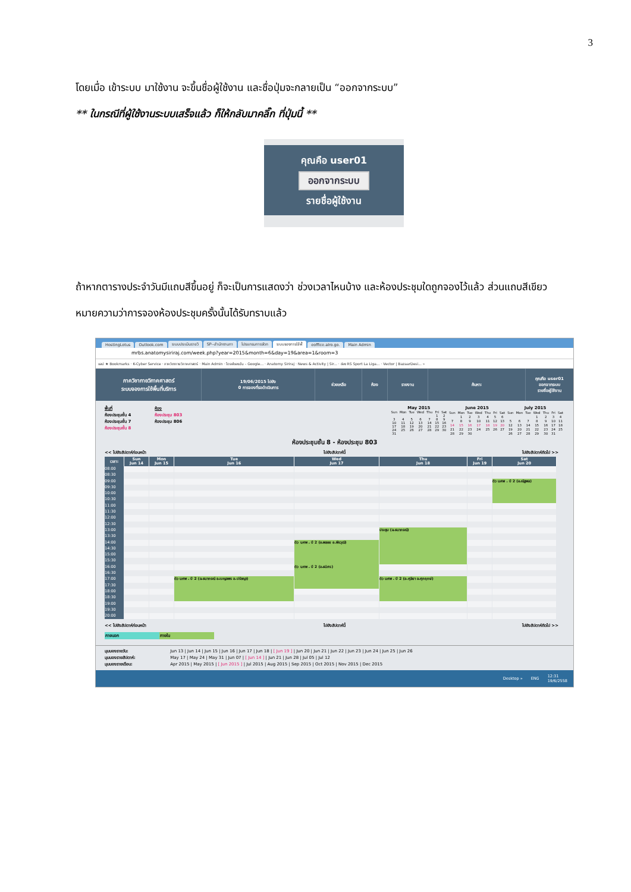3
โดยเมื่อ เข้าระบบ มาใช้งาน จะขึ้นชื่อผู้ใช้งาน และชื่อปุ่มจะกลายเป็น “ออกจากระบบ”
** ในกรณีที่ผู้ใช้งานระบบเสร็จแล้ว ก็ให้กลับมาคลิ๊ก ที่ปุ่มนี้ **
คุณคือ user01
ออกจากระบบ
รายชื่อผู้ใช้งาน
ถ้าหากตารางประจำวันมีแถบสีขึ้นอยู่ ก็จะเป็นการแสดงว่า ช่วงเวลาไหนบ้าง และห้องประชุมใดถูกจองไว้แล้ว ส่วนแถบสีเขียวหมายความว่าการจองห้องประชุมครั้งนั้นได้รับทราบแล้ว
HostingLotus Outlook.com ระบบประเมินรายวิ SP--สำนักงานกา โปรแกรมการจัดก ระบบจองการใช้พื้ eoffice.alro.go. Main Admin
mrbs.anatomysiriraj.com/week.php?year=2015&month=6&day=19&area=1&room=3
แอป ★ Bookmarks · K-Cyber Service · ภาควิชากายวิภาคศาสตร์ · Main Admin · ไดรฟ์ของฉัน - Google... · Anatomy Siriraj · News & Activity | Sir... · ช่อง RS Sport La Liga... · Vector | BazaarDesi... »
ภาควิชากายวิภาคศาสตร์
ระบบจองการใช้พื้นที่บริการ
19/06/2015 ไปยัง
0 การจองที่รอดำเนินการ
ช่วยเหลือ ห้อง รายงาน ค้นหา:
คุณคือ user01
ออกจากระบบ
รายชื่อผู้ใช้งาน
พื้นที่
ห้องประชุมชั้น 4
ห้องประชุมชั้น 7
ห้องประชุมชั้น 8
ห้อง
ห้องประชุม 803
ห้องประชุม 806
May 2015
| Sun | Mon | Tue | Wed | Thu | Fri | Sat |
| --- | --- | --- | --- | --- | --- | --- |
| | | | | | 1 | 2 |
| 3 | 4 | 5 | 6 | 7 | 8 | 9 |
| 10 | 11 | 12 | 13 | 14 | 15 | 16 |
| 17 | 18 | 19 | 20 | 21 | 22 | 23 |
| 24 | 25 | 26 | 27 | 28 | 29 | 30 |
| 31 | | | | | | |
June 2015
| Sun | Mon | Tue | Wed | Thu | Fri | Sat |
| --- | --- | --- | --- | --- | --- | --- |
| | 1 | 2 | 3 | 4 | 5 | 6 |
| 7 | 8 | 9 | 10 | 11 | 12 | 13 |
| 14 | 15 | 16 | 17 | 18 | 19 | 20 |
| 21 | 22 | 23 | 24 | 25 | 26 | 27 |
| 28 | 29 | 30 | | | | |
July 2015
| Sun | Mon | Tue | Wed | Thu | Fri | Sat |
| --- | --- | --- | --- | --- | --- | --- |
| | | | 1 | 2 | 3 | 4 |
| 5 | 6 | 7 | 8 | 9 | 10 | 11 |
| 12 | 13 | 14 | 15 | 16 | 17 | 18 |
| 19 | 20 | 21 | 22 | 23 | 24 | 25 |
| 26 | 27 | 28 | 29 | 30 | 31 | |
ห้องประชุมชั้น 8 - ห้องประชุม 803
<< ไปยังสัปดาห์ก่อนหน้า ไปยังสัปดาห์นี้ ไปยังสัปดาห์ถัดไป >>
| เวลา: | Sun Jun 14 | Mon Jun 15 | Tue Jun 16 | Wed Jun 17 | Thu Jun 18 | Fri Jun 19 | Sat Jun 20 |
| --- | --- | --- | --- | --- | --- | --- | --- |
| 08:00 | | | | | | | |
| 08:30 | | | | | | | |
| 09:00 | | | | | | | ติว นศพ . ปี 2 (อ.ณัฐพล) |
| 09:30 | | | | | | | |
| 10:00 | | | | | | | |
| 10:30 | | | | | | | |
| 11:00 | | | | | | | |
| 11:30 | | | | | | | |
| 12:00 | | | | | | | |
| 12:30 | | | | | | | |
| 13:00 | | | | | ประชุม (อ.ธนาภรณ์) | | |
| 13:30 | | | | | | | |
| 14:00 | | | | ติว นศพ . ปี 2 (อ.พลอย อ.พีรวุฒิ) | | | |
| 14:30 | | | | | | | |
| 15:00 | | | | | | | |
| 15:30 | | | | | | | |
| 16:00 | | | | ติว นศพ . ปี 2 (อ.ธนิศร) | | | |
| 16:30 | | | | | | | |
| 17:00 | | | ติว นศพ . ปี 2 (อ.ธนาภรณ์ อ.เบญจพร อ.ปรัชญา) | | ติว นศพ . ปี 2 (อ.ศุลียา อ.ศุภฤกษ์) | | |
| 17:30 | | | | | | | |
| 18:00 | | | | | | | |
| 18:30 | | | | | | | |
| 19:00 | | | | | | | |
| 19:30 | | | | | | | |
| 20:00 | | | | | | | |
<< ไปยังสัปดาห์ก่อนหน้า ไปยังสัปดาห์นี้ ไปยังสัปดาห์ถัดไป >>
ภายนอก ภายใน
มุมมองรายวัน: Jun 13 | Jun 14 | Jun 15 | Jun 16 | Jun 17 | Jun 18 | [ Jun 19 ] | Jun 20 | Jun 21 | Jun 22 | Jun 23 | Jun 24 | Jun 25 | Jun 26
มุมมองรายสัปดาห์: May 17 | May 24 | May 31 | Jun 07 | [ Jun 14 ] | Jun 21 | Jun 28 | Jul 05 | Jul 12
มุมมองรายเดือน: Apr 2015 | May 2015 | [ Jun 2015 ] | Jul 2015 | Aug 2015 | Sep 2015 | Oct 2015 | Nov 2015 | Dec 2015
Desktop » ENG 12:31
19/6/2558